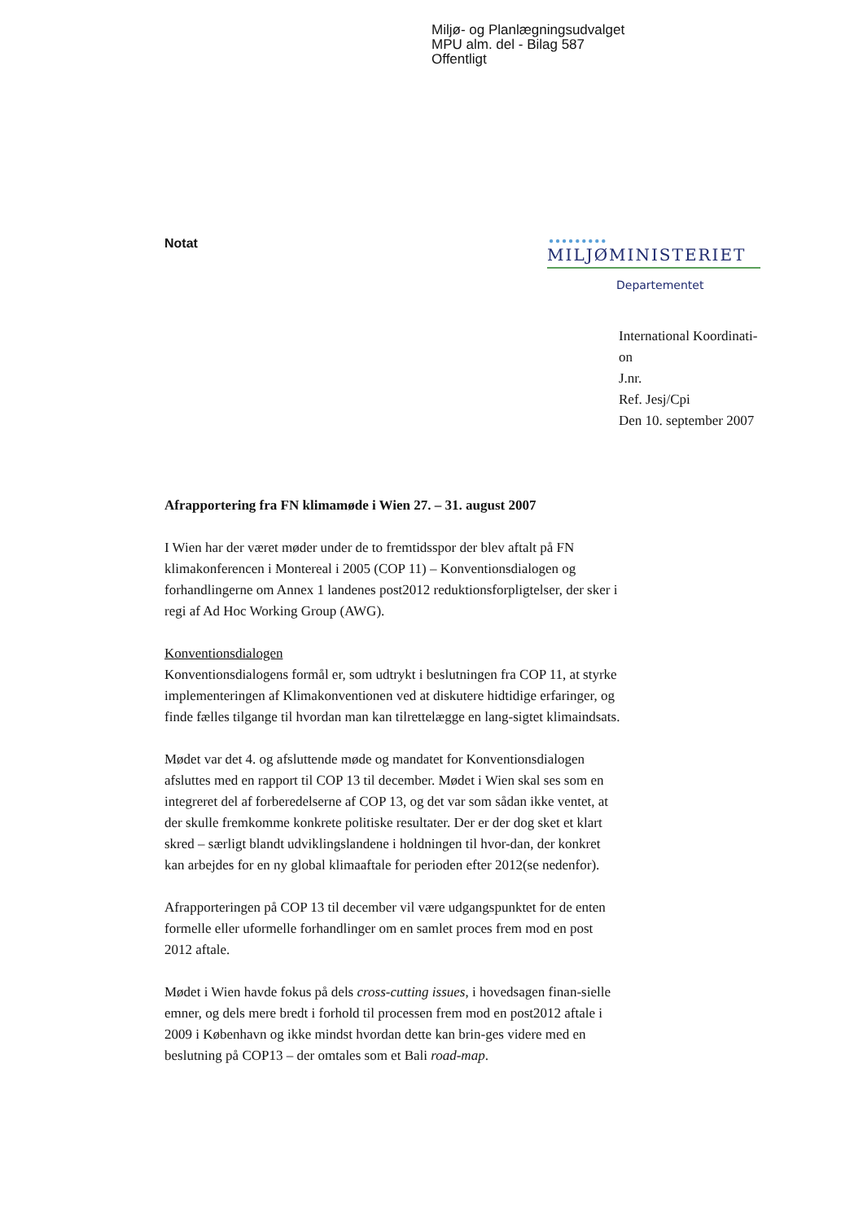Miljø- og Planlægningsudvalget
MPU alm. del - Bilag 587
Offentligt
Notat
●●●●●●●●●
MILJØMINISTERIET
Departementet
International Koordinati-
on
J.nr.
Ref. Jesj/Cpi
Den 10. september 2007
Afrapportering fra FN klimamøde i Wien 27. – 31. august 2007
I Wien har der været møder under de to fremtidsspor der blev aftalt på FN klimakonferencen i Montereal i 2005 (COP 11) – Konventionsdialogen og forhandlingerne om Annex 1 landenes post2012 reduktionsforpligtelser, der sker i regi af Ad Hoc Working Group (AWG).
Konventionsdialogen
Konventionsdialogens formål er, som udtrykt i beslutningen fra COP 11, at styrke implementeringen af Klimakonventionen ved at diskutere hidtidige erfaringer, og finde fælles tilgange til hvordan man kan tilrettelægge en lang-sigtet klimaindsats.
Mødet var det 4. og afsluttende møde og mandatet for Konventionsdialogen afsluttes med en rapport til COP 13 til december. Mødet i Wien skal ses som en integreret del af forberedelserne af COP 13, og det var som sådan ikke ventet, at der skulle fremkomme konkrete politiske resultater. Der er der dog sket et klart skred – særligt blandt udviklingslandene i holdningen til hvor-dan, der konkret kan arbejdes for en ny global klimaaftale for perioden efter 2012(se nedenfor).
Afrapporteringen på COP 13 til december vil være udgangspunktet for de enten formelle eller uformelle forhandlinger om en samlet proces frem mod en post 2012 aftale.
Mødet i Wien havde fokus på dels cross-cutting issues, i hovedsagen finan-sielle emner, og dels mere bredt i forhold til processen frem mod en post2012 aftale i 2009 i København og ikke mindst hvordan dette kan brin-ges videre med en beslutning på COP13 – der omtales som et Bali road-map.